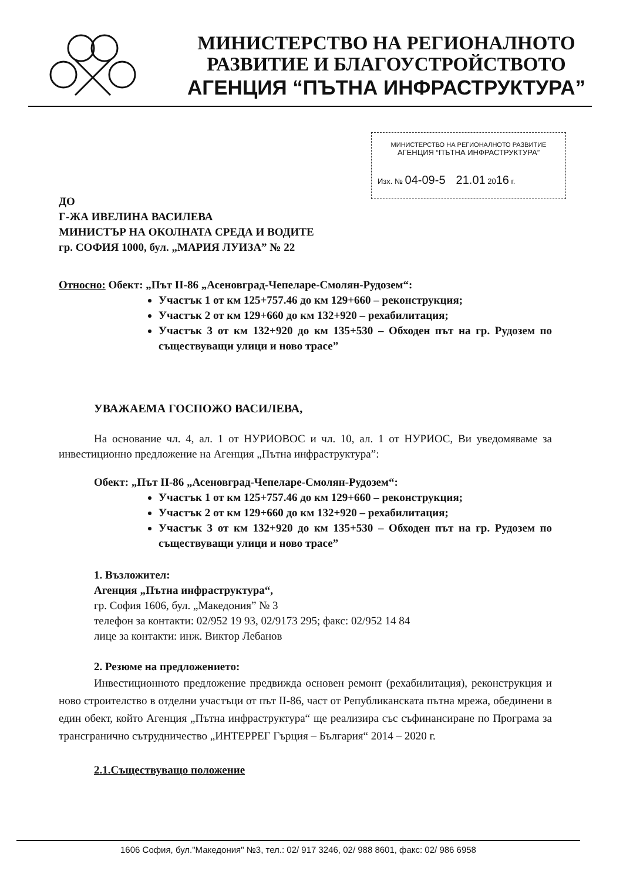МИНИСТЕРСТВО НА РЕГИОНАЛНОТО
РАЗВИТИЕ И БЛАГОУСТРОЙСТВОТО
АГЕНЦИЯ “ПЪТНА ИНФРАСТРУКТУРА”
МИНИСТЕРСТВО НА РЕГИОНАЛНОТО РАЗВИТИЕ
АГЕНЦИЯ “ПЪТНА ИНФРАСТРУКТУРА”
Изх. № 04-09-5 21.01 2016 г.
ДО
Г-ЖА ИВЕЛИНА ВАСИЛЕВА
МИНИСТЪР НА ОКОЛНАТА СРЕДА И ВОДИТЕ
гр. СОФИЯ 1000, бул. „МАРИЯ ЛУИЗА” № 22
Относно: Обект: „Път II-86 „Асеновград-Чепеларе-Смолян-Рудозем“:
Участък 1 от км 125+757.46 до км 129+660 – реконструкция;
Участък 2 от км 129+660 до км 132+920 – рехабилитация;
Участък 3 от км 132+920 до км 135+530 – Обходен път на гр. Рудозем по съществуващи улици и ново трасе”
УВАЖАЕМА ГОСПОЖО ВАСИЛЕВА,
На основание чл. 4, ал. 1 от НУРИОВОС и чл. 10, ал. 1 от НУРИОС, Ви уведомяваме за инвестиционно предложение на Агенция „Пътна инфраструктура”:
Обект: „Път II-86 „Асеновград-Чепеларе-Смолян-Рудозем“:
Участък 1 от км 125+757.46 до км 129+660 – реконструкция;
Участък 2 от км 129+660 до км 132+920 – рехабилитация;
Участък 3 от км 132+920 до км 135+530 – Обходен път на гр. Рудозем по съществуващи улици и ново трасе”
1. Възложител:
Агенция „Пътна инфраструктура“,
гр. София 1606, бул. „Македония” № 3
телефон за контакти: 02/952 19 93, 02/9173 295; факс: 02/952 14 84
лице за контакти: инж. Виктор Лебанов
2. Резюме на предложението:
Инвестиционното предложение предвижда основен ремонт (рехабилитация), реконструкция и ново строителство в отделни участъци от път II-86, част от Републиканската пътна мрежа, обединени в един обект, който Агенция „Пътна инфраструктура“ ще реализира със съфинансиране по Програма за трансгранично сътрудничество „ИНТЕРРЕГ Гърция – България“ 2014 – 2020 г.
2.1.Съществуващо положение
1606 София, бул."Македония" №3, тел.: 02/ 917 3246, 02/ 988 8601, факс: 02/ 986 6958